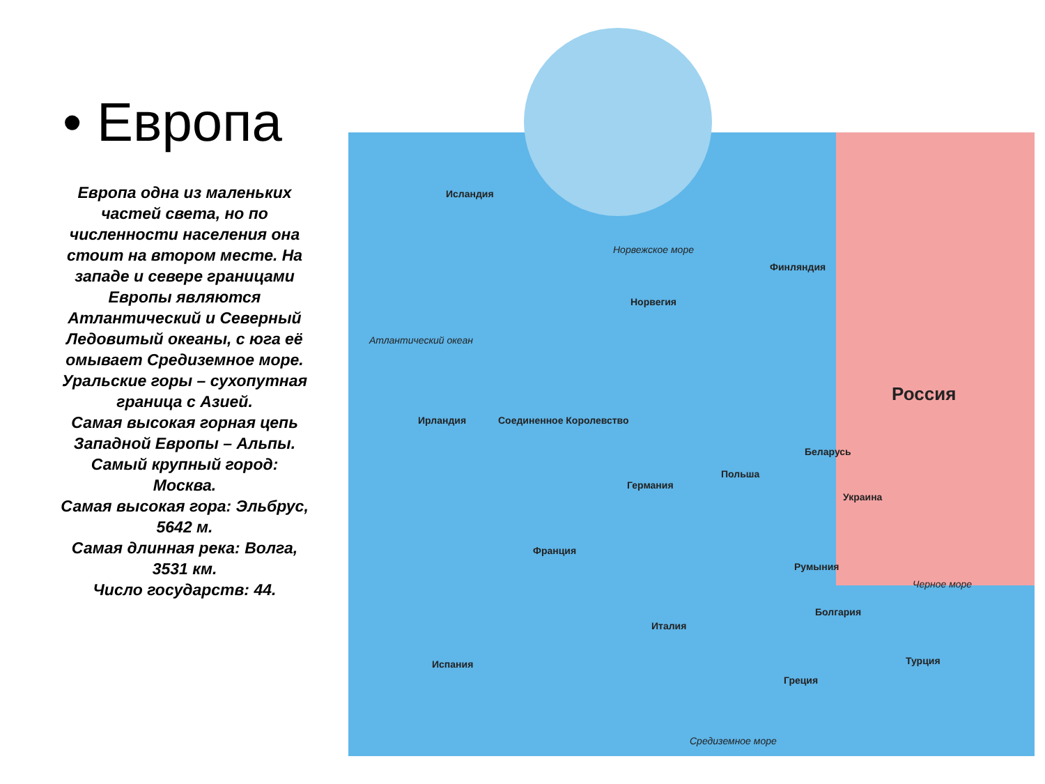• Европа
Европа одна из маленьких частей света, но по численности населения она стоит на втором месте. На западе и севере границами Европы являются Атлантический и Северный Ледовитый океаны, с юга её омывает Средиземное море. Уральские горы – сухопутная граница с Азией.
Самая высокая горная цепь Западной Европы – Альпы.
Самый крупный город: Москва.
Самая высокая гора: Эльбрус, 5642 м.
Самая длинная река: Волга, 3531 км.
Число государств: 44.
Исландия
Норвежское море
Финляндия
Норвегия
Атлантический океан
Россия
Ирландия Соединенное Королевство
Беларусь
Польша
Германия
Украина
Франция
Румыния
Черное море
Болгария
Италия
Испания Турция
Греция
Средиземное море